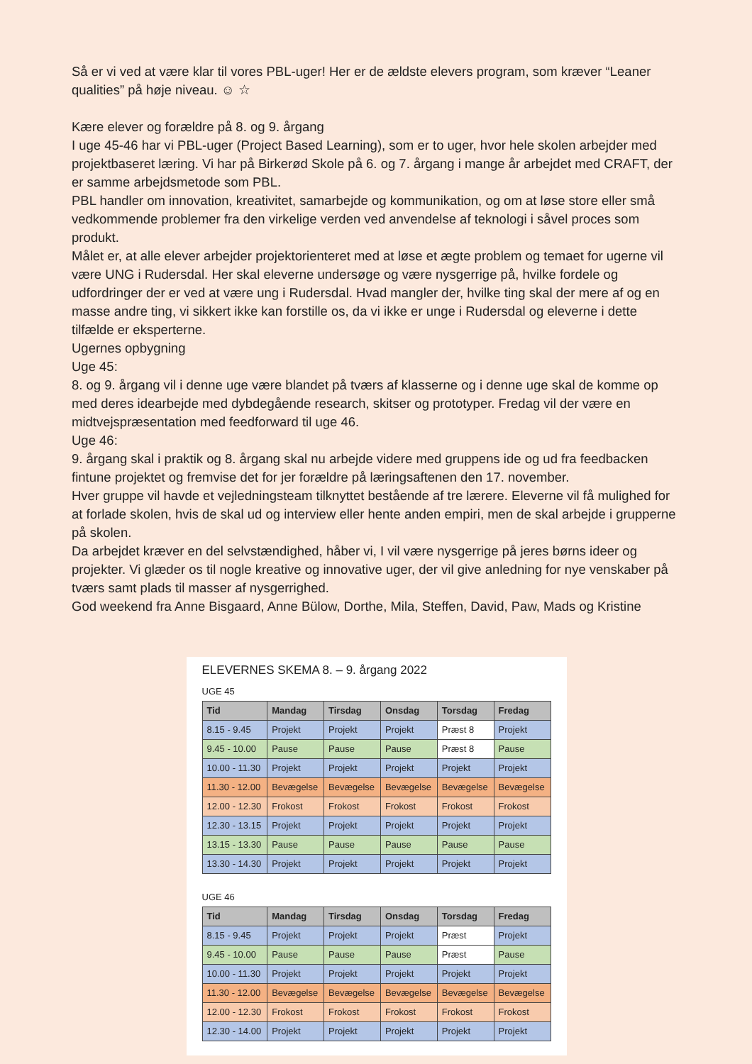Så er vi ved at være klar til vores PBL-uger! Her er de ældste elevers program, som kræver “Leaner qualities” på høje niveau. ☺ ☆
Kære elever og forældre på 8. og 9. årgang
I uge 45-46 har vi PBL-uger (Project Based Learning), som er to uger, hvor hele skolen arbejder med projektbaseret læring. Vi har på Birkerød Skole på 6. og 7. årgang i mange år arbejdet med CRAFT, der er samme arbejdsmetode som PBL.
PBL handler om innovation, kreativitet, samarbejde og kommunikation, og om at løse store eller små vedkommende problemer fra den virkelige verden ved anvendelse af teknologi i såvel proces som produkt.
Målet er, at alle elever arbejder projektorienteret med at løse et ægte problem og temaet for ugerne vil være UNG i Rudersdal. Her skal eleverne undersøge og være nysgerrige på, hvilke fordele og udfordringer der er ved at være ung i Rudersdal. Hvad mangler der, hvilke ting skal der mere af og en masse andre ting, vi sikkert ikke kan forstille os, da vi ikke er unge i Rudersdal og eleverne i dette tilfælde er eksperterne.
Ugernes opbygning
Uge 45:
8. og 9. årgang vil i denne uge være blandet på tværs af klasserne og i denne uge skal de komme op med deres idearbejde med dybdegående research, skitser og prototyper. Fredag vil der være en midtvejspræsentation med feedforward til uge 46.
Uge 46:
9. årgang skal i praktik og 8. årgang skal nu arbejde videre med gruppens ide og ud fra feedbacken fintune projektet og fremvise det for jer forældre på læringsaftenen den 17. november.
Hver gruppe vil havde et vejledningsteam tilknyttet bestående af tre lærere. Eleverne vil få mulighed for at forlade skolen, hvis de skal ud og interview eller hente anden empiri, men de skal arbejde i grupperne på skolen.
Da arbejdet kræver en del selvstændighed, håber vi, I vil være nysgerrige på jeres børns ideer og projekter. Vi glæder os til nogle kreative og innovative uger, der vil give anledning for nye venskaber på tværs samt plads til masser af nysgerrighed.
God weekend fra Anne Bisgaard, Anne Bülow, Dorthe, Mila, Steffen, David, Paw, Mads og Kristine
ELEVERNES SKEMA 8. – 9. årgang 2022
UGE 45
| Tid | Mandag | Tirsdag | Onsdag | Torsdag | Fredag |
| --- | --- | --- | --- | --- | --- |
| 8.15 - 9.45 | Projekt | Projekt | Projekt | Præst 8 | Projekt |
| 9.45 - 10.00 | Pause | Pause | Pause | Præst 8 | Pause |
| 10.00 - 11.30 | Projekt | Projekt | Projekt | Projekt | Projekt |
| 11.30 - 12.00 | Bevægelse | Bevægelse | Bevægelse | Bevægelse | Bevægelse |
| 12.00 - 12.30 | Frokost | Frokost | Frokost | Frokost | Frokost |
| 12.30 - 13.15 | Projekt | Projekt | Projekt | Projekt | Projekt |
| 13.15 - 13.30 | Pause | Pause | Pause | Pause | Pause |
| 13.30 - 14.30 | Projekt | Projekt | Projekt | Projekt | Projekt |
UGE 46
| Tid | Mandag | Tirsdag | Onsdag | Torsdag | Fredag |
| --- | --- | --- | --- | --- | --- |
| 8.15 - 9.45 | Projekt | Projekt | Projekt | Præst | Projekt |
| 9.45 - 10.00 | Pause | Pause | Pause | Præst | Pause |
| 10.00 - 11.30 | Projekt | Projekt | Projekt | Projekt | Projekt |
| 11.30 - 12.00 | Bevægelse | Bevægelse | Bevægelse | Bevægelse | Bevægelse |
| 12.00 - 12.30 | Frokost | Frokost | Frokost | Frokost | Frokost |
| 12.30 - 14.00 | Projekt | Projekt | Projekt | Projekt | Projekt |